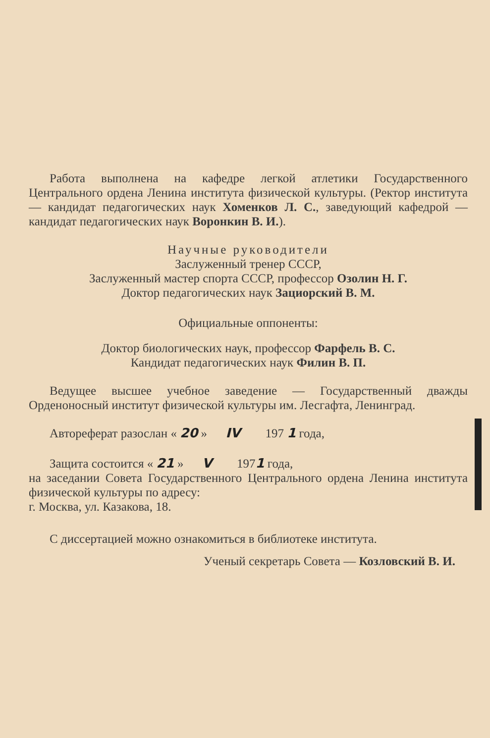Работа выполнена на кафедре легкой атлетики Государственного Центрального ордена Ленина института физической культуры. (Ректор института — кандидат педагогических наук Хоменков Л. С., заведующий кафедрой — кандидат педагогических наук Воронкин В. И.).
Научные руководители
Заслуженный тренер СССР,
Заслуженный мастер спорта СССР, профессор Озолин Н. Г.
Доктор педагогических наук Зациорский В. М.
Официальные оппоненты:
Доктор биологических наук, профессор Фарфель В. С.
Кандидат педагогических наук Филин В. П.
Ведущее высшее учебное заведение — Государственный дважды Орденоносный институт физической культуры им. Лесгафта, Ленинград.
Автореферат разослан « 20 » IV 197 1 года,
Защита состоится « 21 » V 1971 года,
на заседании Совета Государственного Центрального ордена Ленина института физической культуры по адресу:
г. Москва, ул. Казакова, 18.
С диссертацией можно ознакомиться в библиотеке института.
Ученый секретарь Совета — Козловский В. И.